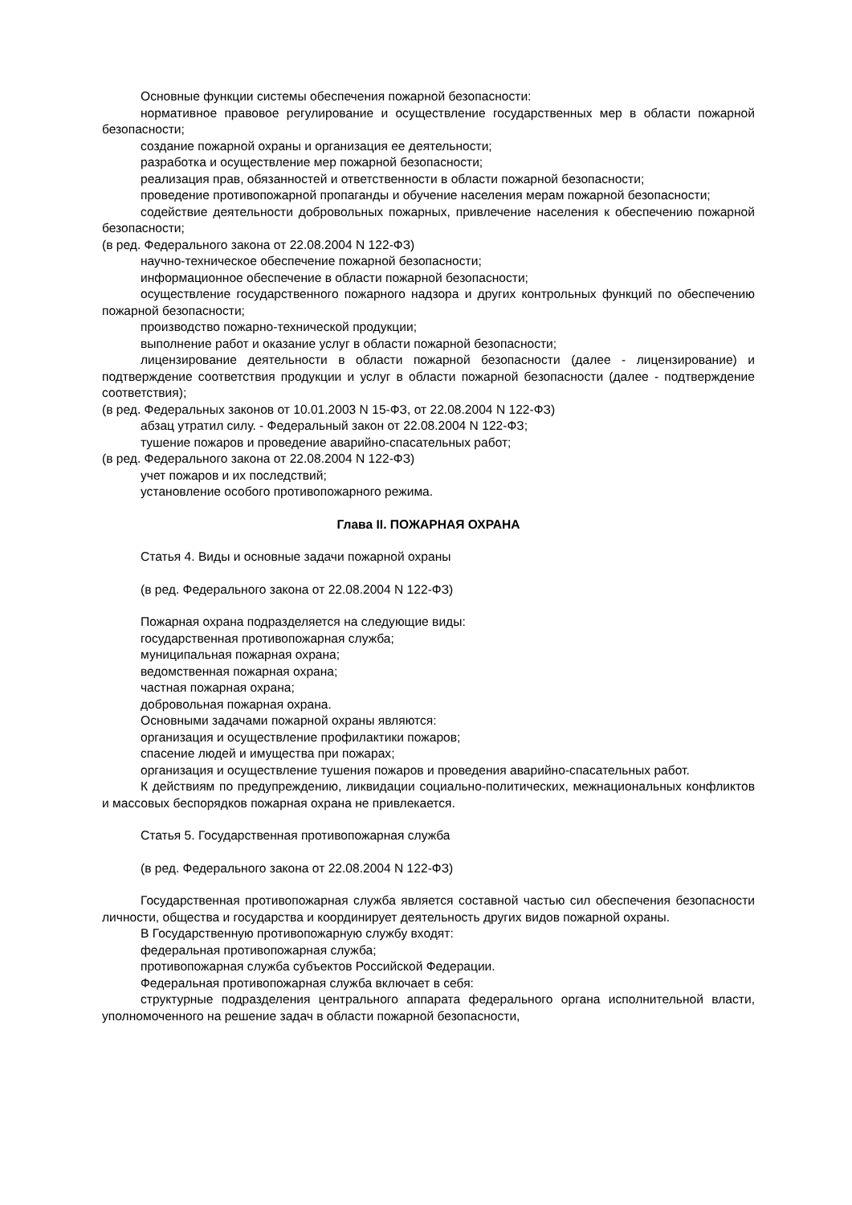Основные функции системы обеспечения пожарной безопасности:
нормативное правовое регулирование и осуществление государственных мер в области пожарной безопасности;
создание пожарной охраны и организация ее деятельности;
разработка и осуществление мер пожарной безопасности;
реализация прав, обязанностей и ответственности в области пожарной безопасности;
проведение противопожарной пропаганды и обучение населения мерам пожарной безопасности;
содействие деятельности добровольных пожарных, привлечение населения к обеспечению пожарной безопасности;
(в ред. Федерального закона от 22.08.2004 N 122-ФЗ)
научно-техническое обеспечение пожарной безопасности;
информационное обеспечение в области пожарной безопасности;
осуществление государственного пожарного надзора и других контрольных функций по обеспечению пожарной безопасности;
производство пожарно-технической продукции;
выполнение работ и оказание услуг в области пожарной безопасности;
лицензирование деятельности в области пожарной безопасности (далее - лицензирование) и подтверждение соответствия продукции и услуг в области пожарной безопасности (далее - подтверждение соответствия);
(в ред. Федеральных законов от 10.01.2003 N 15-ФЗ, от 22.08.2004 N 122-ФЗ)
абзац утратил силу. - Федеральный закон от 22.08.2004 N 122-ФЗ;
тушение пожаров и проведение аварийно-спасательных работ;
(в ред. Федерального закона от 22.08.2004 N 122-ФЗ)
учет пожаров и их последствий;
установление особого противопожарного режима.
Глава II. ПОЖАРНАЯ ОХРАНА
Статья 4. Виды и основные задачи пожарной охраны
(в ред. Федерального закона от 22.08.2004 N 122-ФЗ)
Пожарная охрана подразделяется на следующие виды:
государственная противопожарная служба;
муниципальная пожарная охрана;
ведомственная пожарная охрана;
частная пожарная охрана;
добровольная пожарная охрана.
Основными задачами пожарной охраны являются:
организация и осуществление профилактики пожаров;
спасение людей и имущества при пожарах;
организация и осуществление тушения пожаров и проведения аварийно-спасательных работ.
К действиям по предупреждению, ликвидации социально-политических, межнациональных конфликтов и массовых беспорядков пожарная охрана не привлекается.
Статья 5. Государственная противопожарная служба
(в ред. Федерального закона от 22.08.2004 N 122-ФЗ)
Государственная противопожарная служба является составной частью сил обеспечения безопасности личности, общества и государства и координирует деятельность других видов пожарной охраны.
В Государственную противопожарную службу входят:
федеральная противопожарная служба;
противопожарная служба субъектов Российской Федерации.
Федеральная противопожарная служба включает в себя:
структурные подразделения центрального аппарата федерального органа исполнительной власти, уполномоченного на решение задач в области пожарной безопасности,